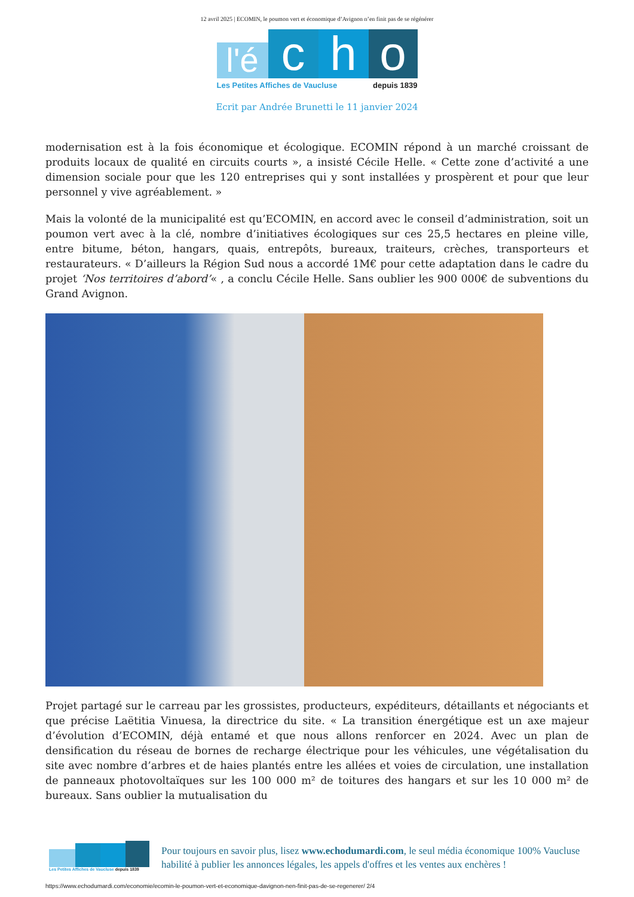12 avril 2025 | ECOMIN, le poumon vert et économique d’Avignon n’en finit pas de se régénérer
l'é
c
h
o
Les Petites Affiches de Vaucluse depuis 1839
Ecrit par Andrée Brunetti le 11 janvier 2024
modernisation est à la fois économique et écologique. ECOMIN répond à un marché croissant de produits locaux de qualité en circuits courts », a insisté Cécile Helle. « Cette zone d’activité a une dimension sociale pour que les 120 entreprises qui y sont installées y prospèrent et pour que leur personnel y vive agréablement. »
Mais la volonté de la municipalité est qu’ECOMIN, en accord avec le conseil d’administration, soit un poumon vert avec à la clé, nombre d’initiatives écologiques sur ces 25,5 hectares en pleine ville, entre bitume, béton, hangars, quais, entrepôts, bureaux, traiteurs, crèches, transporteurs et restaurateurs. « D’ailleurs la Région Sud nous a accordé 1M€ pour cette adaptation dans le cadre du projet ‘Nos territoires d’abord’« , a conclu Cécile Helle. Sans oublier les 900 000€ de subventions du Grand Avignon.
Projet partagé sur le carreau par les grossistes, producteurs, expéditeurs, détaillants et négociants et que précise Laëtitia Vinuesa, la directrice du site. « La transition énergétique est un axe majeur d’évolution d’ECOMIN, déjà entamé et que nous allons renforcer en 2024. Avec un plan de densification du réseau de bornes de recharge électrique pour les véhicules, une végétalisation du site avec nombre d’arbres et de haies plantés entre les allées et voies de circulation, une installation de panneaux photovoltaïques sur les 100 000 m² de toitures des hangars et sur les 10 000 m² de bureaux. Sans oublier la mutualisation du
Les Petites Affiches de Vaucluse depuis 1839
Pour toujours en savoir plus, lisez www.echodumardi.com, le seul média économique 100% Vaucluse habilité à publier les annonces légales, les appels d'offres et les ventes aux enchères !
https://www.echodumardi.com/economie/ecomin-le-poumon-vert-et-economique-davignon-nen-finit-pas-de-se-regenerer/ 2/4